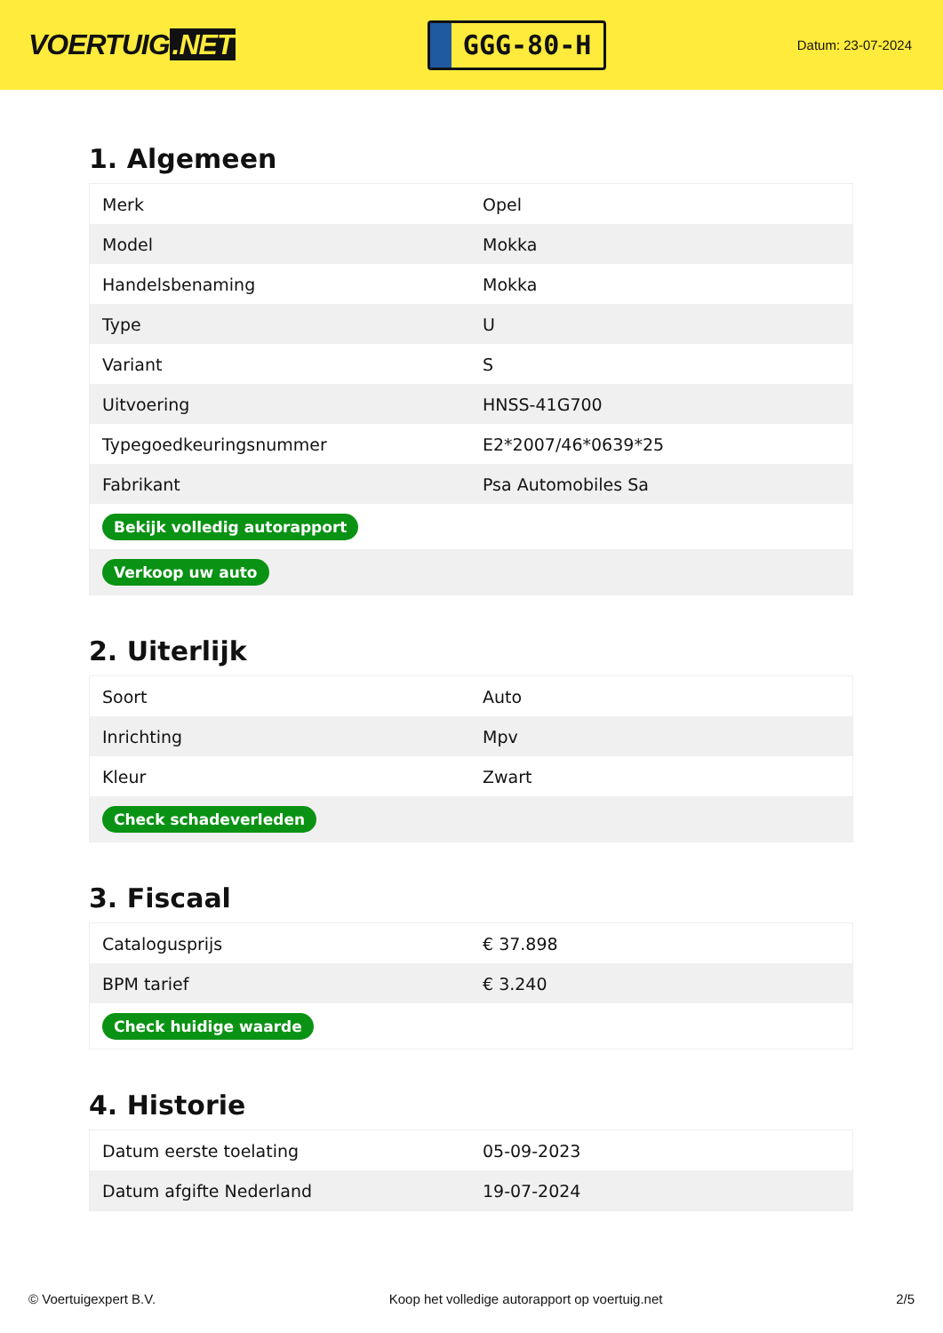VOERTUIG.NET
GGG-80-H
Datum: 23-07-2024
1. Algemeen
| Merk | Opel |
| Model | Mokka |
| Handelsbenaming | Mokka |
| Type | U |
| Variant | S |
| Uitvoering | HNSS-41G700 |
| Typegoedkeuringsnummer | E2*2007/46*0639*25 |
| Fabrikant | Psa Automobiles Sa |
| Bekijk volledig autorapport | |
| Verkoop uw auto | |
2. Uiterlijk
| Soort | Auto |
| Inrichting | Mpv |
| Kleur | Zwart |
| Check schadeverleden | |
3. Fiscaal
| Catalogusprijs | € 37.898 |
| BPM tarief | € 3.240 |
| Check huidige waarde | |
4. Historie
| Datum eerste toelating | 05-09-2023 |
| Datum afgifte Nederland | 19-07-2024 |
© Voertuigexpert B.V. Koop het volledige autorapport op voertuig.net 2/5